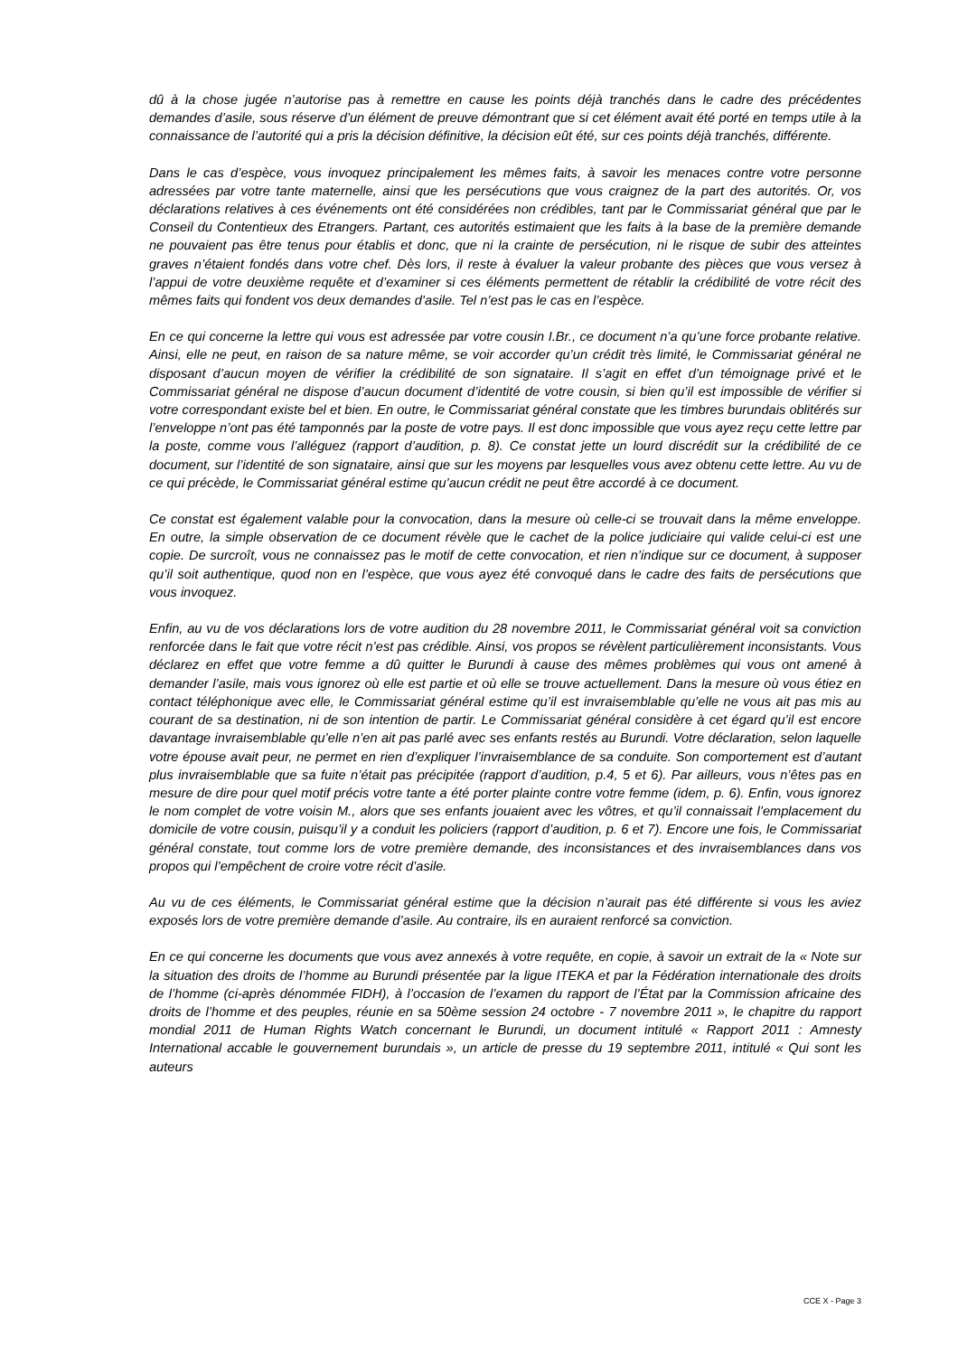dû à la chose jugée n’autorise pas à remettre en cause les points déjà tranchés dans le cadre des précédentes demandes d’asile, sous réserve d’un élément de preuve démontrant que si cet élément avait été porté en temps utile à la connaissance de l’autorité qui a pris la décision définitive, la décision eût été, sur ces points déjà tranchés, différente.
Dans le cas d’espèce, vous invoquez principalement les mêmes faits, à savoir les menaces contre votre personne adressées par votre tante maternelle, ainsi que les persécutions que vous craignez de la part des autorités. Or, vos déclarations relatives à ces événements ont été considérées non crédibles, tant par le Commissariat général que par le Conseil du Contentieux des Etrangers. Partant, ces autorités estimaient que les faits à la base de la première demande ne pouvaient pas être tenus pour établis et donc, que ni la crainte de persécution, ni le risque de subir des atteintes graves n’étaient fondés dans votre chef. Dès lors, il reste à évaluer la valeur probante des pièces que vous versez à l’appui de votre deuxième requête et d’examiner si ces éléments permettent de rétablir la crédibilité de votre récit des mêmes faits qui fondent vos deux demandes d’asile. Tel n’est pas le cas en l’espèce.
En ce qui concerne la lettre qui vous est adressée par votre cousin I.Br., ce document n’a qu’une force probante relative. Ainsi, elle ne peut, en raison de sa nature même, se voir accorder qu’un crédit très limité, le Commissariat général ne disposant d’aucun moyen de vérifier la crédibilité de son signataire. Il s’agit en effet d’un témoignage privé et le Commissariat général ne dispose d’aucun document d’identité de votre cousin, si bien qu’il est impossible de vérifier si votre correspondant existe bel et bien. En outre, le Commissariat général constate que les timbres burundais oblitérés sur l’enveloppe n’ont pas été tamponnés par la poste de votre pays. Il est donc impossible que vous ayez reçu cette lettre par la poste, comme vous l’alléguez (rapport d’audition, p. 8). Ce constat jette un lourd discrédit sur la crédibilité de ce document, sur l’identité de son signataire, ainsi que sur les moyens par lesquelles vous avez obtenu cette lettre. Au vu de ce qui précède, le Commissariat général estime qu’aucun crédit ne peut être accordé à ce document.
Ce constat est également valable pour la convocation, dans la mesure où celle-ci se trouvait dans la même enveloppe. En outre, la simple observation de ce document révèle que le cachet de la police judiciaire qui valide celui-ci est une copie. De surcroît, vous ne connaissez pas le motif de cette convocation, et rien n’indique sur ce document, à supposer qu’il soit authentique, quod non en l’espèce, que vous ayez été convoqué dans le cadre des faits de persécutions que vous invoquez.
Enfin, au vu de vos déclarations lors de votre audition du 28 novembre 2011, le Commissariat général voit sa conviction renforcée dans le fait que votre récit n’est pas crédible. Ainsi, vos propos se révèlent particulièrement inconsistants. Vous déclarez en effet que votre femme a dû quitter le Burundi à cause des mêmes problèmes qui vous ont amené à demander l’asile, mais vous ignorez où elle est partie et où elle se trouve actuellement. Dans la mesure où vous étiez en contact téléphonique avec elle, le Commissariat général estime qu’il est invraisemblable qu’elle ne vous ait pas mis au courant de sa destination, ni de son intention de partir. Le Commissariat général considère à cet égard qu’il est encore davantage invraisemblable qu’elle n’en ait pas parlé avec ses enfants restés au Burundi. Votre déclaration, selon laquelle votre épouse avait peur, ne permet en rien d’expliquer l’invraisemblance de sa conduite. Son comportement est d’autant plus invraisemblable que sa fuite n’était pas précipitée (rapport d’audition, p.4, 5 et 6). Par ailleurs, vous n’êtes pas en mesure de dire pour quel motif précis votre tante a été porter plainte contre votre femme (idem, p. 6). Enfin, vous ignorez le nom complet de votre voisin M., alors que ses enfants jouaient avec les vôtres, et qu’il connaissait l’emplacement du domicile de votre cousin, puisqu’il y a conduit les policiers (rapport d’audition, p. 6 et 7). Encore une fois, le Commissariat général constate, tout comme lors de votre première demande, des inconsistances et des invraisemblances dans vos propos qui l’empêchent de croire votre récit d’asile.
Au vu de ces éléments, le Commissariat général estime que la décision n’aurait pas été différente si vous les aviez exposés lors de votre première demande d’asile. Au contraire, ils en auraient renforcé sa conviction.
En ce qui concerne les documents que vous avez annexés à votre requête, en copie, à savoir un extrait de la « Note sur la situation des droits de l’homme au Burundi présentée par la ligue ITEKA et par la Fédération internationale des droits de l’homme (ci-après dénommée FIDH), à l’occasion de l’examen du rapport de l’État par la Commission africaine des droits de l’homme et des peuples, réunie en sa 50ème session 24 octobre - 7 novembre 2011 », le chapitre du rapport mondial 2011 de Human Rights Watch concernant le Burundi, un document intitulé « Rapport 2011 : Amnesty International accable le gouvernement burundais », un article de presse du 19 septembre 2011, intitulé « Qui sont les auteurs
CCE X - Page 3